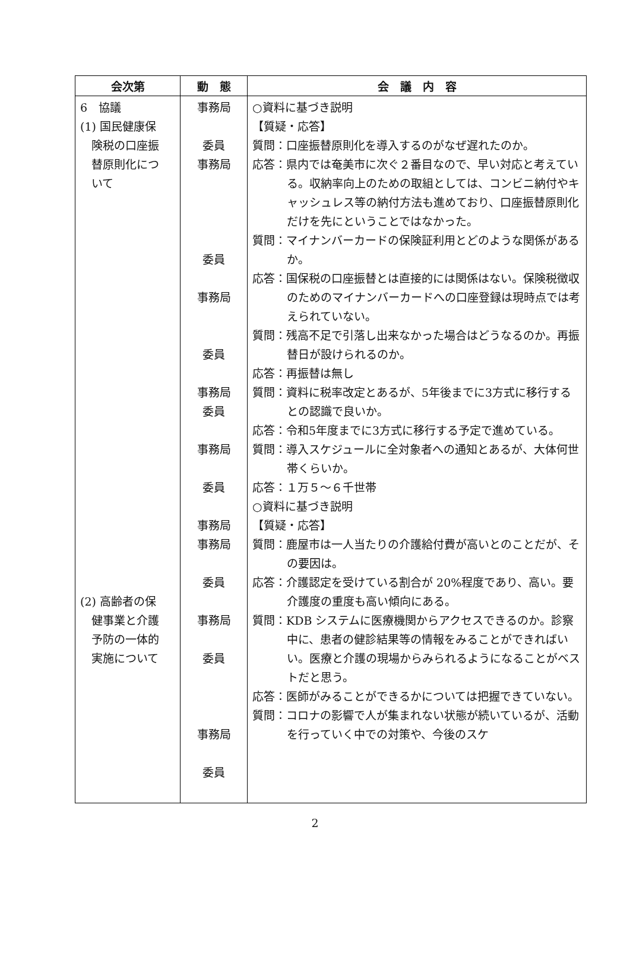| 会次第 | 動 態 | 会 議 内 容 |
| --- | --- | --- |
| 6 協議 (1) 国民健康保 険税の口座振 替原則化につ いて (2) 高齢者の保 健事業と介護 予防の一体的 実施について | 事務局 委員 事務局 委員 事務局 委員 事務局 委員 事務局 委員 事務局 事務局 委員 事務局 委員 事務局 委員 | ○資料に基づき説明 【質疑・応答】 質問：口座振替原則化を導入するのがなぜ遅れたのか。 応答：県内では奄美市に次ぐ２番目なので、早い対応と考えている。収納率向上のための取組としては、コンビニ納付やキャッシュレス等の納付方法も進めており、口座振替原則化だけを先にということではなかった。 質問：マイナンバーカードの保険証利用とどのような関係があるか。 応答：国保税の口座振替とは直接的には関係はない。保険税徴収のためのマイナンバーカードへの口座登録は現時点では考えられていない。 質問：残高不足で引落し出来なかった場合はどうなるのか。再振替日が設けられるのか。 応答：再振替は無し 質問：資料に税率改定とあるが、5年後までに3方式に移行するとの認識で良いか。 応答：令和5年度までに3方式に移行する予定で進めている。 質問：導入スケジュールに全対象者への通知とあるが、大体何世帯くらいか。 応答：１万５～６千世帯 ○資料に基づき説明 【質疑・応答】 質問：鹿屋市は一人当たりの介護給付費が高いとのことだが、その要因は。 応答：介護認定を受けている割合が 20%程度であり、高い。要介護度の重度も高い傾向にある。 質問：KDB システムに医療機関からアクセスできるのか。診察中に、患者の健診結果等の情報をみることができればいい。医療と介護の現場からみられるようになることがベストだと思う。 応答：医師がみることができるかについては把握できていない。 質問：コロナの影響で人が集まれない状態が続いているが、活動を行っていく中での対策や、今後のスケ |
2